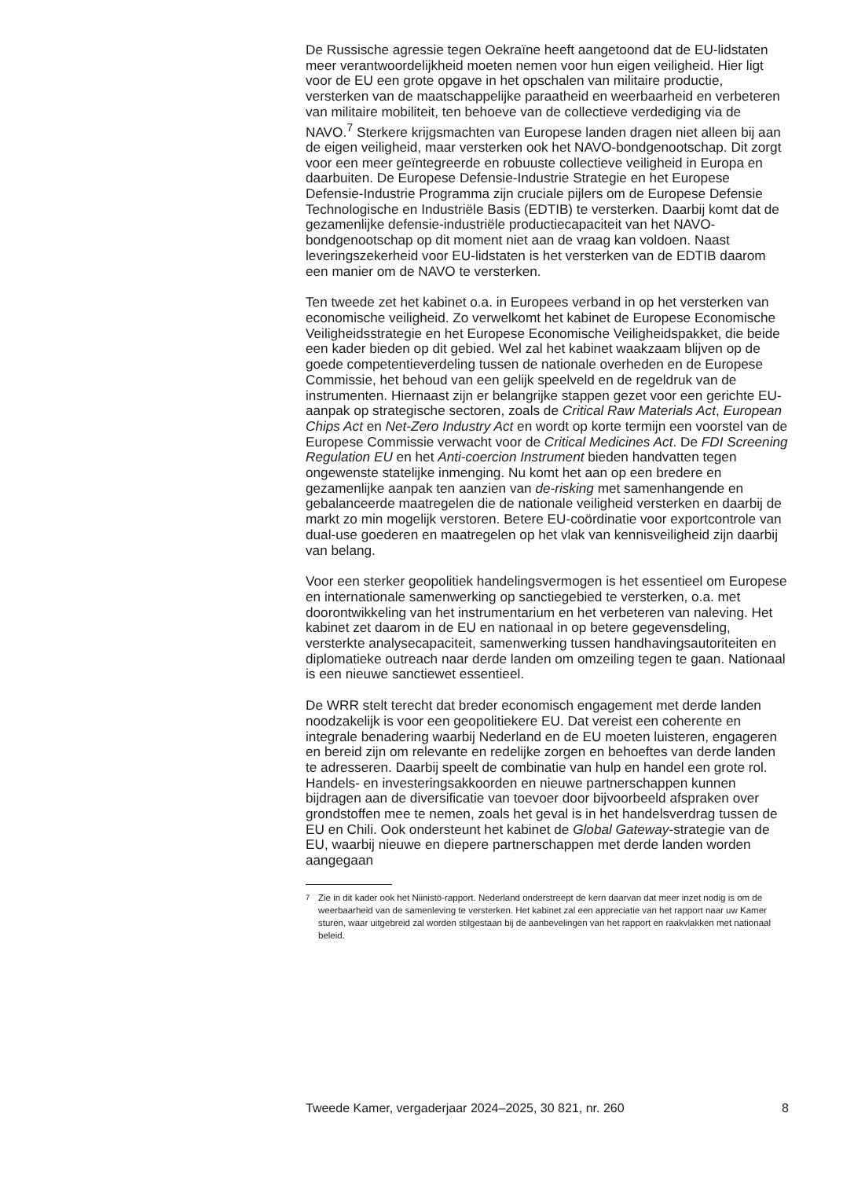De Russische agressie tegen Oekraïne heeft aangetoond dat de EU-lidstaten meer verantwoordelijkheid moeten nemen voor hun eigen veiligheid. Hier ligt voor de EU een grote opgave in het opschalen van militaire productie, versterken van de maatschappelijke paraatheid en weerbaarheid en verbeteren van militaire mobiliteit, ten behoeve van de collectieve verdediging via de NAVO.<sup>7</sup> Sterkere krijgsmachten van Europese landen dragen niet alleen bij aan de eigen veiligheid, maar versterken ook het NAVO-bondgenootschap. Dit zorgt voor een meer geïntegreerde en robuuste collectieve veiligheid in Europa en daarbuiten. De Europese Defensie-Industrie Strategie en het Europese Defensie-Industrie Programma zijn cruciale pijlers om de Europese Defensie Technologische en Industriële Basis (EDTIB) te versterken. Daarbij komt dat de gezamenlijke defensie-industriële productiecapaciteit van het NAVO-bondgenootschap op dit moment niet aan de vraag kan voldoen. Naast leveringszekerheid voor EU-lidstaten is het versterken van de EDTIB daarom een manier om de NAVO te versterken.
Ten tweede zet het kabinet o.a. in Europees verband in op het versterken van economische veiligheid. Zo verwelkomt het kabinet de Europese Economische Veiligheidsstrategie en het Europese Economische Veiligheidspakket, die beide een kader bieden op dit gebied. Wel zal het kabinet waakzaam blijven op de goede competentieverdeling tussen de nationale overheden en de Europese Commissie, het behoud van een gelijk speelveld en de regeldruk van de instrumenten. Hiernaast zijn er belangrijke stappen gezet voor een gerichte EU-aanpak op strategische sectoren, zoals de Critical Raw Materials Act, European Chips Act en Net-Zero Industry Act en wordt op korte termijn een voorstel van de Europese Commissie verwacht voor de Critical Medicines Act. De FDI Screening Regulation EU en het Anti-coercion Instrument bieden handvatten tegen ongewenste statelijke inmenging. Nu komt het aan op een bredere en gezamenlijke aanpak ten aanzien van de-risking met samenhangende en gebalanceerde maatregelen die de nationale veiligheid versterken en daarbij de markt zo min mogelijk verstoren. Betere EU-coördinatie voor exportcontrole van dual-use goederen en maatregelen op het vlak van kennisveiligheid zijn daarbij van belang.
Voor een sterker geopolitiek handelingsvermogen is het essentieel om Europese en internationale samenwerking op sanctiegebied te versterken, o.a. met doorontwikkeling van het instrumentarium en het verbeteren van naleving. Het kabinet zet daarom in de EU en nationaal in op betere gegevensdeling, versterkte analysecapaciteit, samenwerking tussen handhavingsautoriteiten en diplomatieke outreach naar derde landen om omzeiling tegen te gaan. Nationaal is een nieuwe sanctiewet essentieel.
De WRR stelt terecht dat breder economisch engagement met derde landen noodzakelijk is voor een geopolitiekere EU. Dat vereist een coherente en integrale benadering waarbij Nederland en de EU moeten luisteren, engageren en bereid zijn om relevante en redelijke zorgen en behoeftes van derde landen te adresseren. Daarbij speelt de combinatie van hulp en handel een grote rol. Handels- en investeringsakkoorden en nieuwe partnerschappen kunnen bijdragen aan de diversificatie van toevoer door bijvoorbeeld afspraken over grondstoffen mee te nemen, zoals het geval is in het handelsverdrag tussen de EU en Chili. Ook ondersteunt het kabinet de Global Gateway-strategie van de EU, waarbij nieuwe en diepere partnerschappen met derde landen worden aangegaan
<sup>7</sup> Zie in dit kader ook het Niinistö-rapport. Nederland onderstreept de kern daarvan dat meer inzet nodig is om de weerbaarheid van de samenleving te versterken. Het kabinet zal een appreciatie van het rapport naar uw Kamer sturen, waar uitgebreid zal worden stilgestaan bij de aanbevelingen van het rapport en raakvlakken met nationaal beleid.
Tweede Kamer, vergaderjaar 2024–2025, 30 821, nr. 260 8